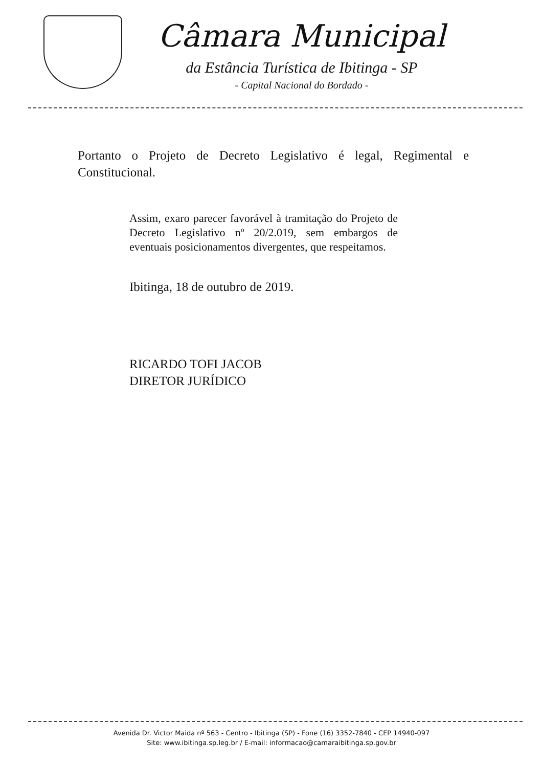Câmara Municipal
da Estância Turística de Ibitinga - SP
- Capital Nacional do Bordado -
Portanto o Projeto de Decreto Legislativo é legal, Regimental e Constitucional.
Assim, exaro parecer favorável à tramitação do Projeto de Decreto Legislativo nº 20/2.019, sem embargos de eventuais posicionamentos divergentes, que respeitamos.
Ibitinga, 18 de outubro de 2019.
RICARDO TOFI JACOB
DIRETOR JURÍDICO
Avenida Dr. Victor Maida nº 563 - Centro - Ibitinga (SP) - Fone (16) 3352-7840 - CEP 14940-097
Site: www.ibitinga.sp.leg.br / E-mail: informacao@camaraibitinga.sp.gov.br